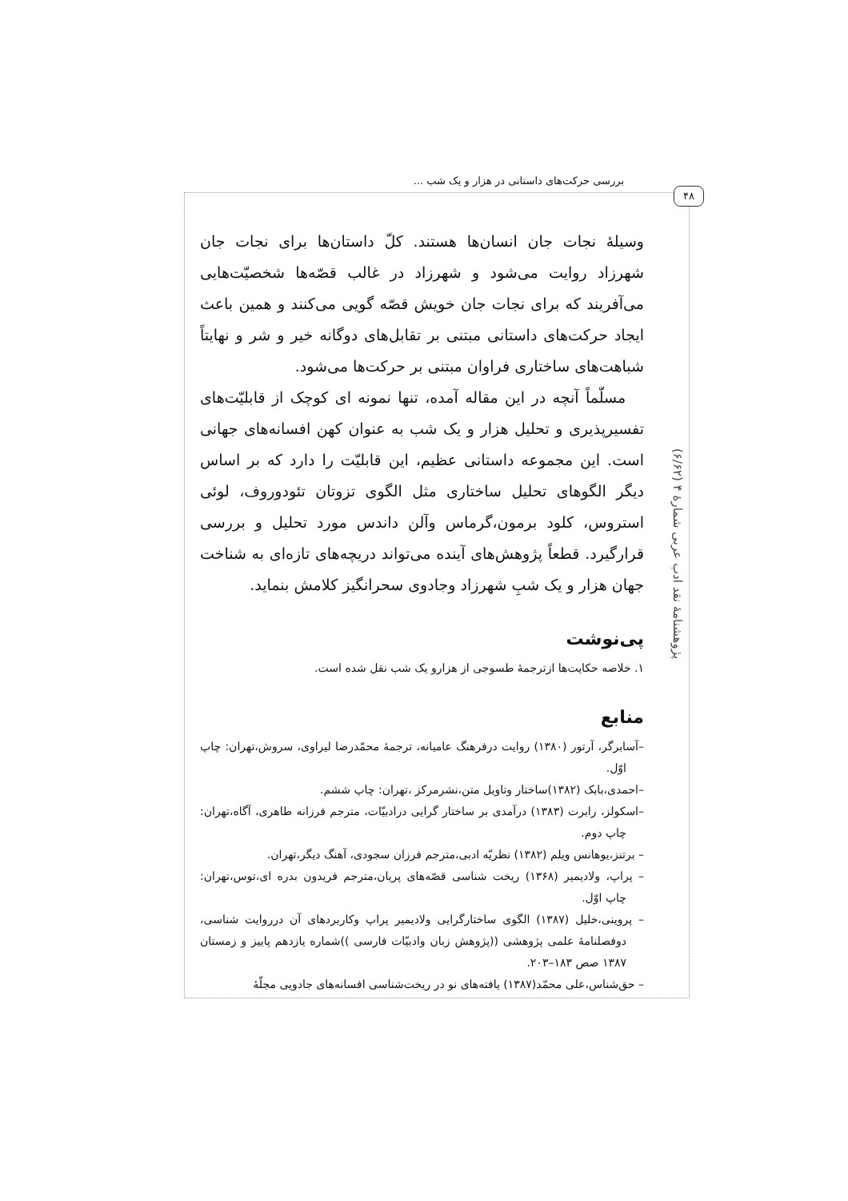بررسی حرکت‌های داستانی در هزار و یک شب ...
۴۸
پژوهشنامهٔ نقد ادب عربی شمارهٔ ۴ (۶/۶۲)
وسیلهٔ نجات جان انسان‌ها هستند. کلّ داستان‌ها برای نجات جان شهرزاد روایت می‌شود و شهرزاد در غالب قصّه‌ها شخصیّت‌هایی می‌آفریند که برای نجات جان خویش قصّه گویی می‌کنند و همین باعث ایجاد حرکت‌های داستانی مبتنی بر تقابل‌های دوگانه خیر و شر و نهایتاً شباهت‌های ساختاری فراوان مبتنی بر حرکت‌ها می‌شود.
مسلّماً آنچه در این مقاله آمده، تنها نمونه ای کوچک از قابلیّت‌های تفسیرپذیری و تحلیل هزار و یک شب به عنوان کهن افسانه‌های جهانی است. این مجموعه داستانی عظیم، این قابلیّت را دارد که بر اساس دیگر الگوهای تحلیل ساختاری مثل الگوی تزوتان تئودوروف، لوئی استروس، کلود برمون،گرماس وآلن داندس مورد تحلیل و بررسی قرارگیرد. قطعاً پژوهش‌های آینده می‌تواند دریچه‌های تازه‌ای به شناخت جهان هزار و یک شبِ شهرزاد وجادوی سحرانگیز کلامش بنماید.
پی‌نوشت
۱. خلاصه حکایت‌ها ازترجمهٔ طسوجی از هزارو یک شب نقل شده است.
منابع
–آسابرگر، آرتور (۱۳۸۰) روایت درفرهنگ عامیانه، ترجمهٔ محمّدرضا لیراوی، سروش،تهران: چاپ اوّل.
–احمدی،بابک (۱۳۸۲)ساختار وتاویل متن،نشرمرکز ،تهران: چاپ ششم.
–اسکولز، رابرت (۱۳۸۳) درآمدی بر ساختار گرایی درادبیّات، مترجم فرزانه طاهری، آگاه،تهران: چاپ دوم.
– برتنز،یوهانس ویلم (۱۳۸۲) نظریّه ادبی،مترجم فرزان سجودی، آهنگ دیگر،تهران.
– پراپ، ولادیمیر (۱۳۶۸) ریخت شناسی قصّه‌های پریان،مترجم فریدون بدره ای،توس،تهران: چاپ اوّل.
– پروینی،خلیل (۱۳۸۷) الگوی ساختارگرایی ولادیمیر پراپ وکاربردهای آن درروایت شناسی، دوفصلنامهٔ علمی پژوهشی ((پژوهش زبان وادبیّات فارسی ))شماره یازدهم پاییز و زمستان ۱۳۸۷ صص ۱۸۳–۲۰۳.
– حق‌شناس،علی محمّد(۱۳۸۷) یافته‌های نو در ریخت‌شناسی افسانه‌های جادویی مجلّهٔ